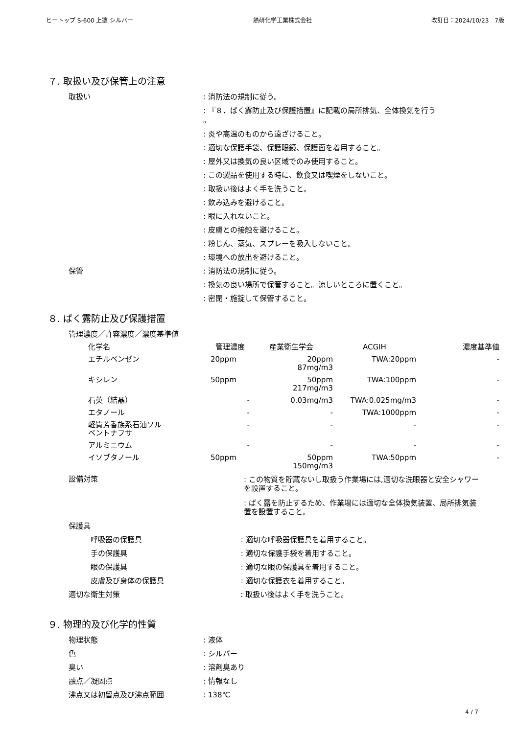ヒートップ S-600 上塗 シルバー 熱研化学工業株式会社 改訂日：2024/10/23　7版
７. 取扱い及び保管上の注意
取扱い : 消防法の規制に従う。
: 『８．ばく露防止及び保護措置』に記載の局所排気、全体換気を行う
。
: 炎や高温のものから遠ざけること。
: 適切な保護手袋、保護眼鏡、保護面を着用すること。
: 屋外又は換気の良い区域でのみ使用すること。
: この製品を使用する時に、飲食又は喫煙をしないこと。
: 取扱い後はよく手を洗うこと。
: 飲み込みを避けること。
: 眼に入れないこと。
: 皮膚との接触を避けること。
: 粉じん、蒸気、スプレーを吸入しないこと。
: 環境への放出を避けること。
保管 : 消防法の規制に従う。
: 換気の良い場所で保管すること。涼しいところに置くこと。
: 密閉・施錠して保管すること。
８. ばく露防止及び保護措置
管理濃度／許容濃度／濃度基準値
| 化学名 | 管理濃度 | 産業衛生学会 | ACGIH | 濃度基準値 |
| --- | --- | --- | --- | --- |
| エチルベンゼン | 20ppm | 20ppm 87mg/m3 | TWA:20ppm | - |
| キシレン | 50ppm | 50ppm 217mg/m3 | TWA:100ppm | - |
| 石英（結晶） | - | 0.03mg/m3 | TWA:0.025mg/m3 | - |
| エタノール | - | - | TWA:1000ppm | - |
| 軽質芳香族系石油ソル ベントナフサ | - | - | - | - |
| アルミニウム | - | - | - | - |
| イソブタノール | 50ppm | 50ppm 150mg/m3 | TWA:50ppm | - |
設備対策
: この物質を貯蔵ないし取扱う作業場には,適切な洗眼器と安全シャワーを設置すること。
: ばく露を防止するため、作業場には適切な全体換気装置、局所排気装置を設置すること。
保護具
呼吸器の保護具 : 適切な呼吸器保護具を着用すること。
手の保護具 : 適切な保護手袋を着用すること。
眼の保護具 : 適切な眼の保護具を着用すること。
皮膚及び身体の保護具 : 適切な保護衣を着用すること。
適切な衛生対策 : 取扱い後はよく手を洗うこと。
９. 物理的及び化学的性質
物理状態 : 液体
色 : シルバー
臭い : 溶剤臭あり
融点／凝固点 : 情報なし
沸点又は初留点及び沸点範囲 : 138℃
4 / 7